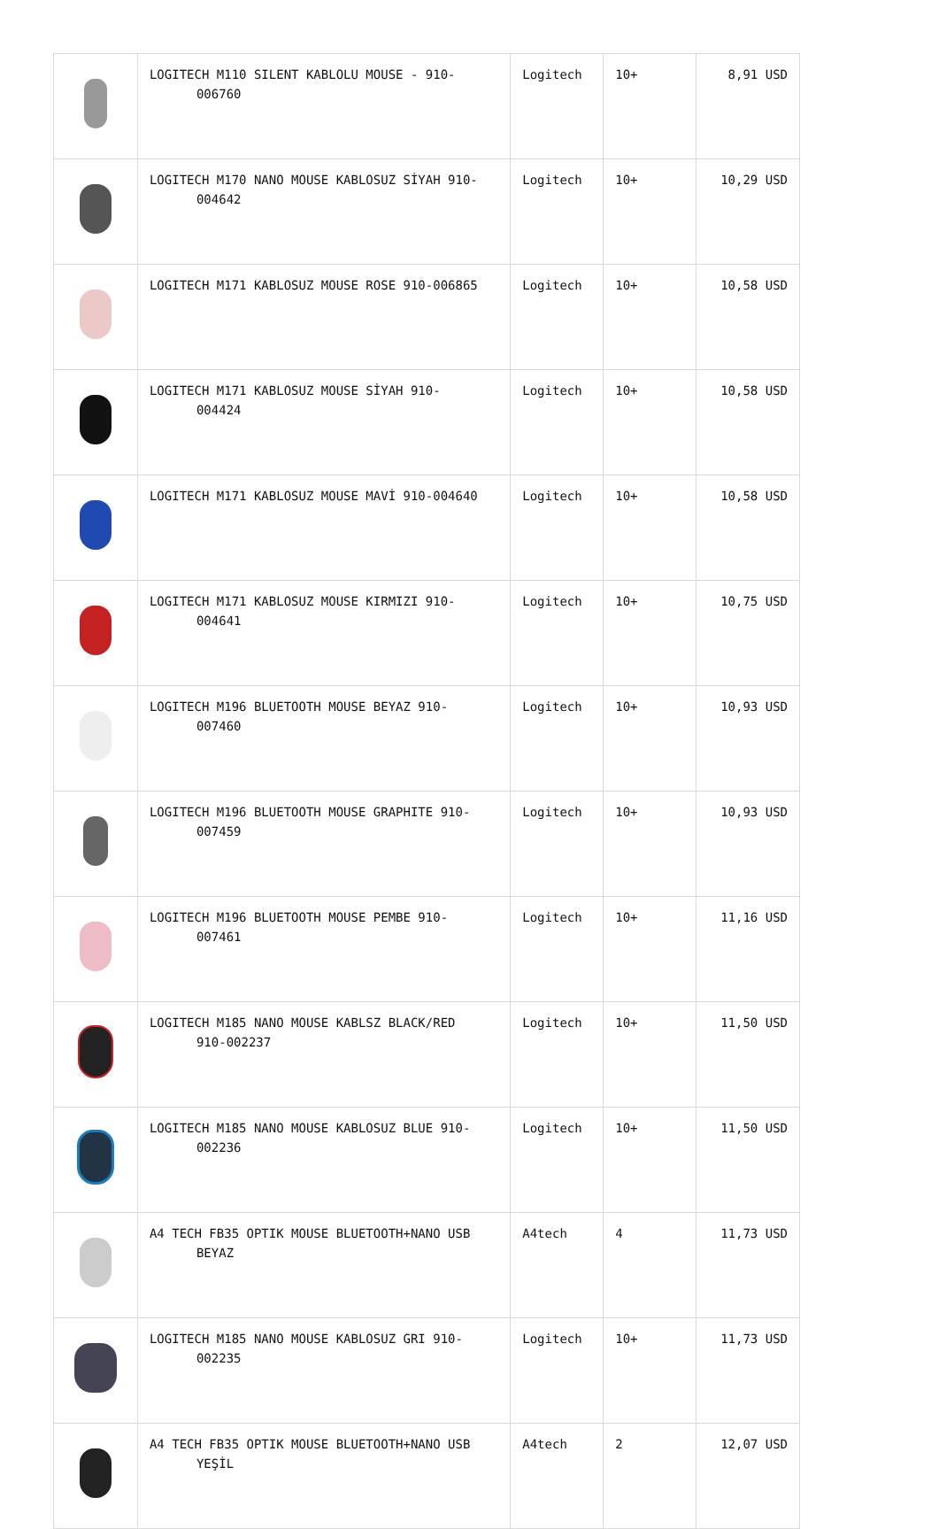| | LOGITECH M110 SILENT KABLOLU MOUSE - 910- 006760 | Logitech | 10+ | 8,91 USD |
| | LOGITECH M170 NANO MOUSE KABLOSUZ SİYAH 910- 004642 | Logitech | 10+ | 10,29 USD |
| | LOGITECH M171 KABLOSUZ MOUSE ROSE 910-006865 | Logitech | 10+ | 10,58 USD |
| | LOGITECH M171 KABLOSUZ MOUSE SİYAH 910- 004424 | Logitech | 10+ | 10,58 USD |
| | LOGITECH M171 KABLOSUZ MOUSE MAVİ 910-004640 | Logitech | 10+ | 10,58 USD |
| | LOGITECH M171 KABLOSUZ MOUSE KIRMIZI 910- 004641 | Logitech | 10+ | 10,75 USD |
| | LOGITECH M196 BLUETOOTH MOUSE BEYAZ 910- 007460 | Logitech | 10+ | 10,93 USD |
| | LOGITECH M196 BLUETOOTH MOUSE GRAPHITE 910- 007459 | Logitech | 10+ | 10,93 USD |
| | LOGITECH M196 BLUETOOTH MOUSE PEMBE 910- 007461 | Logitech | 10+ | 11,16 USD |
| | LOGITECH M185 NANO MOUSE KABLSZ BLACK/RED 910-002237 | Logitech | 10+ | 11,50 USD |
| | LOGITECH M185 NANO MOUSE KABLOSUZ BLUE 910- 002236 | Logitech | 10+ | 11,50 USD |
| | A4 TECH FB35 OPTIK MOUSE BLUETOOTH+NANO USB BEYAZ | A4tech | 4 | 11,73 USD |
| | LOGITECH M185 NANO MOUSE KABLOSUZ GRI 910- 002235 | Logitech | 10+ | 11,73 USD |
| | A4 TECH FB35 OPTIK MOUSE BLUETOOTH+NANO USB YEŞİL | A4tech | 2 | 12,07 USD |